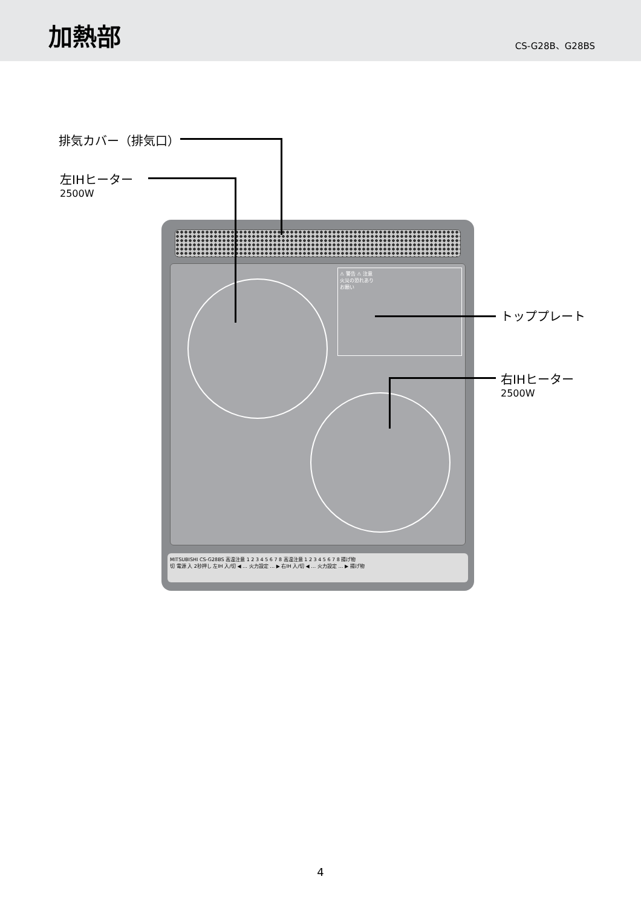加熱部
CS-G28B、G28BS
排気カバー（排気口）
左IHヒーター
2500W
トッププレート
右IHヒーター
2500W
⚠ 警告 ⚠ 注意
火災の恐れあり
お願い
MITSUBISHI CS-G28BS 高温注意 1 2 3 4 5 6 7 8 高温注意 1 2 3 4 5 6 7 8 揚げ物
切 電源 入 2秒押し 左IH 入/切 ◀ … 火力設定 … ▶ 右IH 入/切 ◀ … 火力設定 … ▶ 揚げ物
4